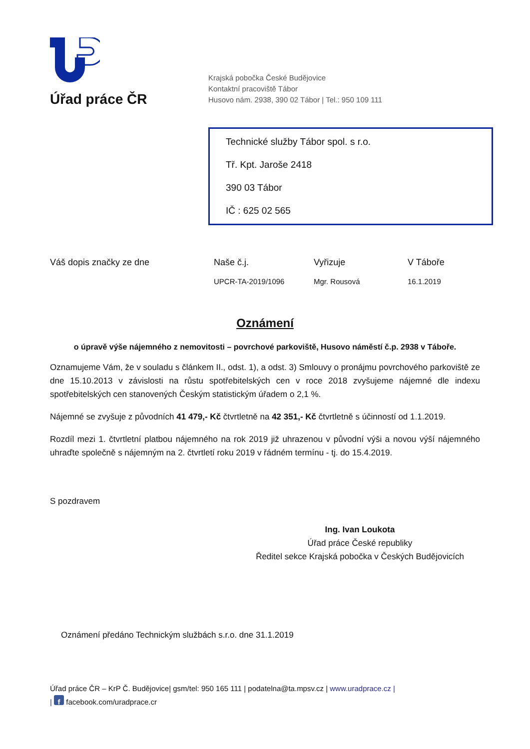Úřad práce ČR
Krajská pobočka České Budějovice
Kontaktní pracoviště Tábor
Husovo nám. 2938, 390 02 Tábor | Tel.: 950 109 111
Technické služby Tábor spol. s r.o.
Tř. Kpt. Jaroše 2418
390 03 Tábor
IČ : 625 02 565
Váš dopis značky ze dne Naše č.j.
UPCR-TA-2019/1096
Vyřizuje
Mgr. Rousová
V Táboře
16.1.2019
Oznámení
o úpravě výše nájemného z nemovitosti – povrchové parkoviště, Husovo náměstí č.p. 2938 v Táboře.
Oznamujeme Vám, že v souladu s článkem II., odst. 1), a odst. 3) Smlouvy o pronájmu povrchového parkoviště ze dne 15.10.2013 v závislosti na růstu spotřebitelských cen v roce 2018 zvyšujeme nájemné dle indexu spotřebitelských cen stanovených Českým statistickým úřadem o 2,1 %.
Nájemné se zvyšuje z původních 41 479,- Kč čtvrtletně na 42 351,- Kč čtvrtletně s účinností od 1.1.2019.
Rozdíl mezi 1. čtvrtletní platbou nájemného na rok 2019 již uhrazenou v původní výši a novou výší nájemného uhraďte společně s nájemným na 2. čtvrtletí roku 2019 v řádném termínu - tj. do 15.4.2019.
S pozdravem
Ing. Ivan Loukota
Úřad práce České republiky
Ředitel sekce Krajská pobočka v Českých Budějovicích
Oznámení předáno Technickým službách s.r.o. dne 31.1.2019
Úřad práce ČR – KrP Č. Budějovice| gsm/tel: 950 165 111 | podatelna@ta.mpsv.cz | www.uradprace.cz |
| f facebook.com/uradprace.cr